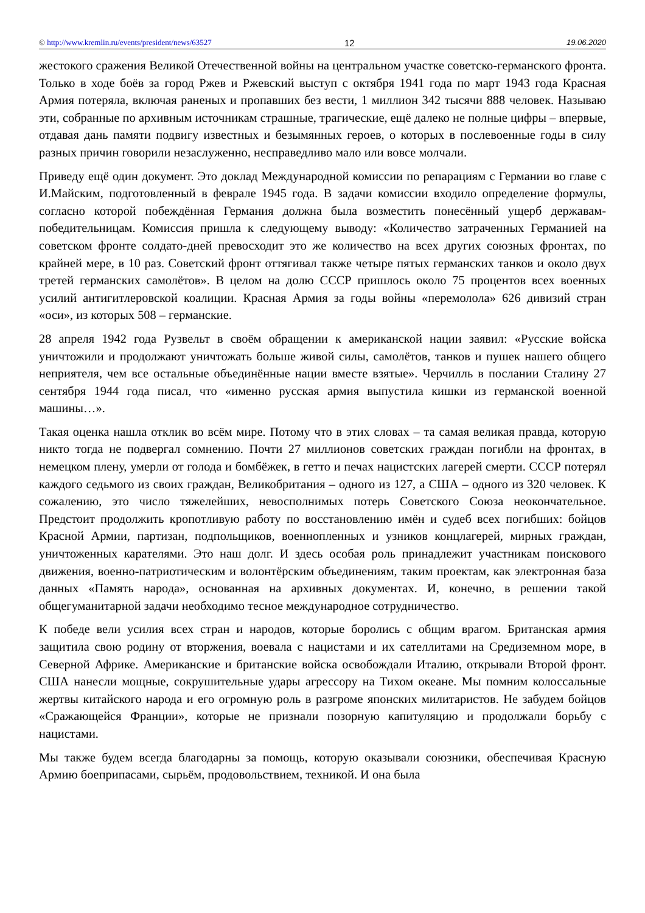© http://www.kremlin.ru/events/president/news/63527 12 19.06.2020
жестокого сражения Великой Отечественной войны на центральном участке советско-германского фронта. Только в ходе боёв за город Ржев и Ржевский выступ с октября 1941 года по март 1943 года Красная Армия потеряла, включая раненых и пропавших без вести, 1 миллион 342 тысячи 888 человек. Называю эти, собранные по архивным источникам страшные, трагические, ещё далеко не полные цифры – впервые, отдавая дань памяти подвигу известных и безымянных героев, о которых в послевоенные годы в силу разных причин говорили незаслуженно, несправедливо мало или вовсе молчали.
Приведу ещё один документ. Это доклад Международной комиссии по репарациям с Германии во главе с И.Майским, подготовленный в феврале 1945 года. В задачи комиссии входило определение формулы, согласно которой побеждённая Германия должна была возместить понесённый ущерб державам-победительницам. Комиссия пришла к следующему выводу: «Количество затраченных Германией на советском фронте солдато-дней превосходит это же количество на всех других союзных фронтах, по крайней мере, в 10 раз. Советский фронт оттягивал также четыре пятых германских танков и около двух третей германских самолётов». В целом на долю СССР пришлось около 75 процентов всех военных усилий антигитлеровской коалиции. Красная Армия за годы войны «перемолола» 626 дивизий стран «оси», из которых 508 – германские.
28 апреля 1942 года Рузвельт в своём обращении к американской нации заявил: «Русские войска уничтожили и продолжают уничтожать больше живой силы, самолётов, танков и пушек нашего общего неприятеля, чем все остальные объединённые нации вместе взятые». Черчилль в послании Сталину 27 сентября 1944 года писал, что «именно русская армия выпустила кишки из германской военной машины…».
Такая оценка нашла отклик во всём мире. Потому что в этих словах – та самая великая правда, которую никто тогда не подвергал сомнению. Почти 27 миллионов советских граждан погибли на фронтах, в немецком плену, умерли от голода и бомбёжек, в гетто и печах нацистских лагерей смерти. СССР потерял каждого седьмого из своих граждан, Великобритания – одного из 127, а США – одного из 320 человек. К сожалению, это число тяжелейших, невосполнимых потерь Советского Союза неокончательное. Предстоит продолжить кропотливую работу по восстановлению имён и судеб всех погибших: бойцов Красной Армии, партизан, подпольщиков, военнопленных и узников концлагерей, мирных граждан, уничтоженных карателями. Это наш долг. И здесь особая роль принадлежит участникам поискового движения, военно-патриотическим и волонтёрским объединениям, таким проектам, как электронная база данных «Память народа», основанная на архивных документах. И, конечно, в решении такой общегуманитарной задачи необходимо тесное международное сотрудничество.
К победе вели усилия всех стран и народов, которые боролись с общим врагом. Британская армия защитила свою родину от вторжения, воевала с нацистами и их сателлитами на Средиземном море, в Северной Африке. Американские и британские войска освобождали Италию, открывали Второй фронт. США нанесли мощные, сокрушительные удары агрессору на Тихом океане. Мы помним колоссальные жертвы китайского народа и его огромную роль в разгроме японских милитаристов. Не забудем бойцов «Сражающейся Франции», которые не признали позорную капитуляцию и продолжали борьбу с нацистами.
Мы также будем всегда благодарны за помощь, которую оказывали союзники, обеспечивая Красную Армию боеприпасами, сырьём, продовольствием, техникой. И она была